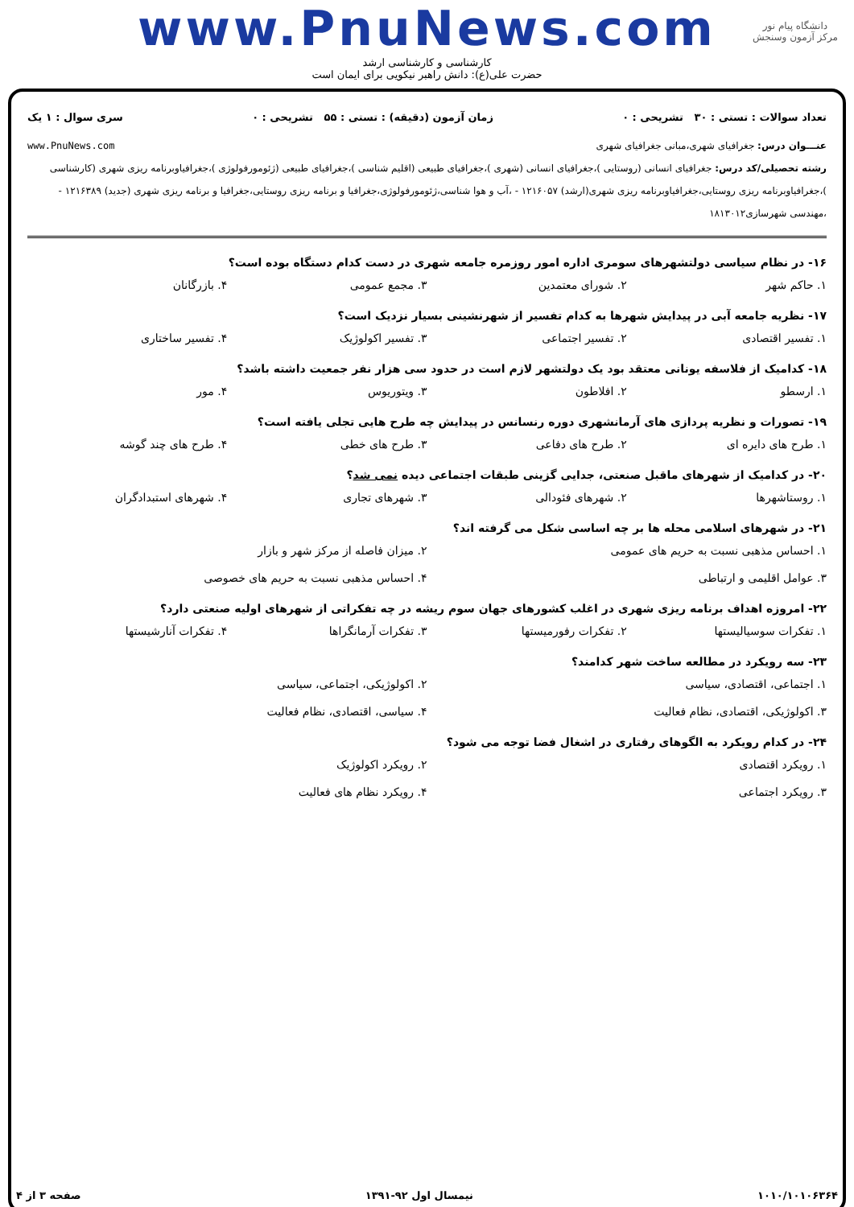www.PnuNews.com
کارشناسی و کارشناسی ارشد
حضرت علی(ع): دانش راهبر نیکویی برای ایمان است
دانشگاه پیام نور
مرکز آزمون وسنجش
تعداد سوالات : تستی : ۳۰ تشریحی : ۰ زمان آزمون (دقیقه) : تستی : ۵۵ تشریحی : ۰ سری سوال : ۱ یک
عنـــوان درس: جغرافیای شهری،مبانی جغرافیای شهری www.PnuNews.com
رشته تحصیلی/کد درس: جغرافیای انسانی (روستایی )،جغرافیای انسانی (شهری )،جغرافیای طبیعی (اقلیم شناسی )،جغرافیای طبیعی (ژئومورفولوژی )،جغرافیاوبرنامه ریزی شهری (کارشناسی )،جغرافیاوبرنامه ریزی روستایی،جغرافیاوبرنامه ریزی شهری(ارشد) ۱۲۱۶۰۵۷ - ،آب و هوا شناسی،ژئومورفولوژی،جغرافیا و برنامه ریزی روستایی،جغرافیا و برنامه ریزی شهری (جدید) ۱۲۱۶۳۸۹ - ،مهندسی شهرسازی۱۸۱۳۰۱۲
۱۶- در نظام سیاسی دولتشهرهای سومری اداره امور روزمره جامعه شهری در دست کدام دستگاه بوده است؟
۱. حاکم شهر ۲. شورای معتمدین ۳. مجمع عمومی ۴. بازرگانان
۱۷- نظریه جامعه آبی در پیدایش شهرها به کدام تفسیر از شهرنشینی بسیار نزدیک است؟
۱. تفسیر اقتصادی ۲. تفسیر اجتماعی ۳. تفسیر اکولوژیک ۴. تفسیر ساختاری
۱۸- کدامیک از فلاسفه یونانی معتقد بود یک دولتشهر لازم است در حدود سی هزار نفر جمعیت داشته باشد؟
۱. ارسطو ۲. افلاطون ۳. ویتوریوس ۴. مور
۱۹- تصورات و نظریه پردازی های آرمانشهری دوره رنسانس در پیدایش چه طرح هایی تجلی یافته است؟
۱. طرح های دایره ای ۲. طرح های دفاعی ۳. طرح های خطی ۴. طرح های چند گوشه
۲۰- در کدامیک از شهرهای ماقبل صنعتی، جدایی گزینی طبقات اجتماعی دیده نمی شد؟
۱. روستاشهرها ۲. شهرهای فئودالی ۳. شهرهای تجاری ۴. شهرهای استبدادگران
۲۱- در شهرهای اسلامی محله ها بر چه اساسی شکل می گرفته اند؟
۱. احساس مذهبی نسبت به حریم های عمومی ۲. میزان فاصله از مرکز شهر و بازار ۳. عوامل اقلیمی و ارتباطی ۴. احساس مذهبی نسبت به حریم های خصوصی
۲۲- امروزه اهداف برنامه ریزی شهری در اغلب کشورهای جهان سوم ریشه در چه تفکراتی از شهرهای اولیه صنعتی دارد؟
۱. تفکرات سوسیالیستها ۲. تفکرات رفورمیستها ۳. تفکرات آرمانگراها ۴. تفکرات آنارشیستها
۲۳- سه رویکرد در مطالعه ساخت شهر کدامند؟
۱. اجتماعی، اقتصادی، سیاسی ۲. اکولوژیکی، اجتماعی، سیاسی ۳. اکولوژیکی، اقتصادی، نظام فعالیت ۴. سیاسی، اقتصادی، نظام فعالیت
۲۴- در کدام رویکرد به الگوهای رفتاری در اشغال فضا توجه می شود؟
۱. رویکرد اقتصادی ۲. رویکرد اکولوژیک ۳. رویکرد اجتماعی ۴. رویکرد نظام های فعالیت
۱۰۱۰/۱۰۱۰۶۳۶۴ نیمسال اول ۹۲-۱۳۹۱ صفحه ۳ از ۴